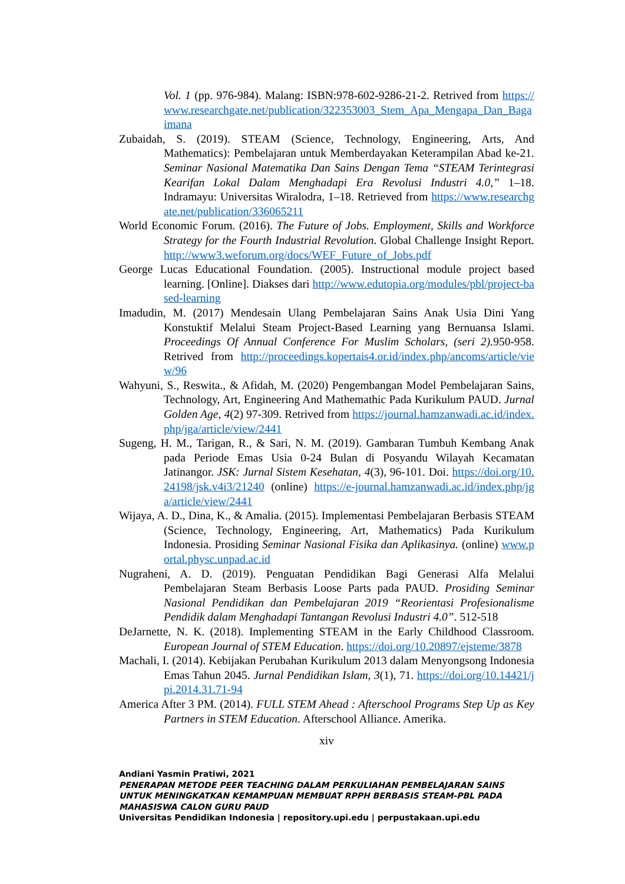Vol. 1 (pp. 976-984). Malang: ISBN:978-602-9286-21-2. Retrived from https://www.researchgate.net/publication/322353003_Stem_Apa_Mengapa_Dan_Bagaimana
Zubaidah, S. (2019). STEAM (Science, Technology, Engineering, Arts, And Mathematics): Pembelajaran untuk Memberdayakan Keterampilan Abad ke-21. Seminar Nasional Matematika Dan Sains Dengan Tema “STEAM Terintegrasi Kearifan Lokal Dalam Menghadapi Era Revolusi Industri 4.0,” 1–18. Indramayu: Universitas Wiralodra, 1–18. Retrieved from https://www.researchgate.net/publication/336065211
World Economic Forum. (2016). The Future of Jobs. Employment, Skills and Workforce Strategy for the Fourth Industrial Revolution. Global Challenge Insight Report. http://www3.weforum.org/docs/WEF_Future_of_Jobs.pdf
George Lucas Educational Foundation. (2005). Instructional module project based learning. [Online]. Diakses dari http://www.edutopia.org/modules/pbl/project-based-learning
Imadudin, M. (2017) Mendesain Ulang Pembelajaran Sains Anak Usia Dini Yang Konstuktif Melalui Steam Project-Based Learning yang Bernuansa Islami. Proceedings Of Annual Conference For Muslim Scholars, (seri 2). 950-958. Retrived from http://proceedings.kopertais4.or.id/index.php/ancoms/article/view/96
Wahyuni, S., Reswita., & Afidah, M. (2020) Pengembangan Model Pembelajaran Sains, Technology, Art, Engineering And Mathemathic Pada Kurikulum PAUD. Jurnal Golden Age, 4(2) 97-309. Retrived from https://journal.hamzanwadi.ac.id/index.php/jga/article/view/2441
Sugeng, H. M., Tarigan, R., & Sari, N. M. (2019). Gambaran Tumbuh Kembang Anak pada Periode Emas Usia 0-24 Bulan di Posyandu Wilayah Kecamatan Jatinangor. JSK: Jurnal Sistem Kesehatan, 4(3), 96-101. Doi. https://doi.org/10.24198/jsk.v4i3/21240 (online) https://e-journal.hamzanwadi.ac.id/index.php/jga/article/view/2441
Wijaya, A. D., Dina, K., & Amalia. (2015). Implementasi Pembelajaran Berbasis STEAM (Science, Technology, Engineering, Art, Mathematics) Pada Kurikulum Indonesia. Prosiding Seminar Nasional Fisika dan Aplikasinya. (online) www.portal.physc.unpad.ac.id
Nugraheni, A. D. (2019). Penguatan Pendidikan Bagi Generasi Alfa Melalui Pembelajaran Steam Berbasis Loose Parts pada PAUD. Prosiding Seminar Nasional Pendidikan dan Pembelajaran 2019 “Reorientasi Profesionalisme Pendidik dalam Menghadapi Tantangan Revolusi Industri 4.0”. 512-518
DeJarnette, N. K. (2018). Implementing STEAM in the Early Childhood Classroom. European Journal of STEM Education. https://doi.org/10.20897/ejsteme/3878
Machali, I. (2014). Kebijakan Perubahan Kurikulum 2013 dalam Menyongsong Indonesia Emas Tahun 2045. Jurnal Pendidikan Islam, 3(1), 71. https://doi.org/10.14421/jpi.2014.31.71-94
America After 3 PM. (2014). FULL STEM Ahead : Afterschool Programs Step Up as Key Partners in STEM Education. Afterschool Alliance. Amerika.
xiv
Andiani Yasmin Pratiwi, 2021
PENERAPAN METODE PEER TEACHING DALAM PERKULIAHAN PEMBELAJARAN SAINS UNTUK MENINGKATKAN KEMAMPUAN MEMBUAT RPPH BERBASIS STEAM-PBL PADA MAHASISWA CALON GURU PAUD
Universitas Pendidikan Indonesia | repository.upi.edu | perpustakaan.upi.edu